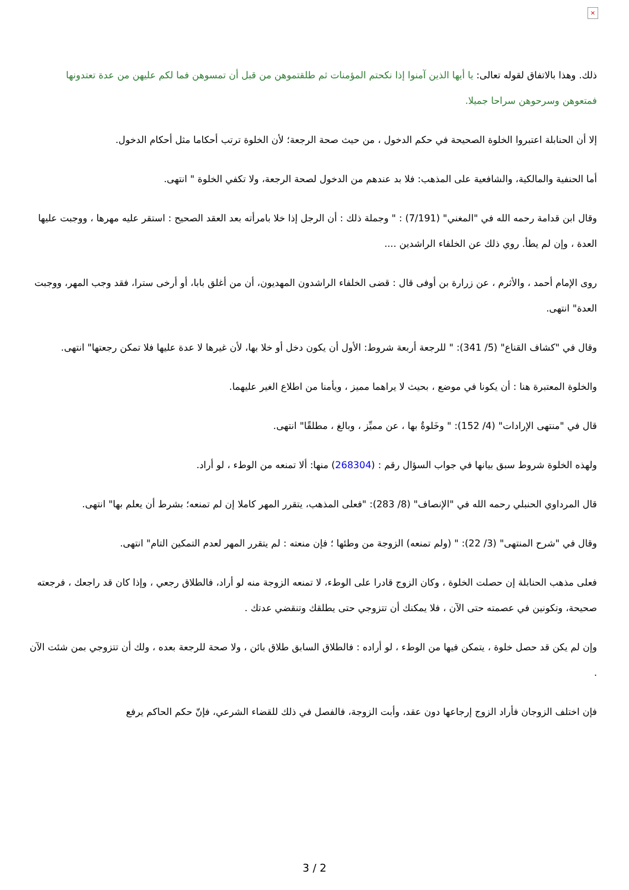×
ذلك. وهذا بالاتفاق لقوله تعالى: يا أيها الذين آمنوا إذا نكحتم المؤمنات ثم طلقتموهن من قبل أن تمسوهن فما لكم عليهن من عدة تعتدونها فمتعوهن وسرحوهن سراحا جميلا.
إلا أن الحنابلة اعتبروا الخلوة الصحيحة في حكم الدخول ، من حيث صحة الرجعة؛ لأن الخلوة ترتب أحكاما مثل أحكام الدخول.
أما الحنفية والمالكية، والشافعية على المذهب: فلا بد عندهم من الدخول لصحة الرجعة، ولا تكفي الخلوة " انتهى.
وقال ابن قدامة رحمه الله في "المغني" (7/191) : " وجملة ذلك : أن الرجل إذا خلا بامرأته بعد العقد الصحيح : استقر عليه مهرها ، ووجبت عليها العدة ، وإن لم يطأ. روي ذلك عن الخلفاء الراشدين ....
روى الإمام أحمد ، والأثرم ، عن زرارة بن أوفى قال : قضى الخلفاء الراشدون المهديون، أن من أغلق بابا، أو أرخى سترا، فقد وجب المهر، ووجبت العدة" انتهى.
وقال في "كشاف القناع" (5/ 341): " للرجعة أربعة شروط: الأول أن يكون دخل أو خلا بها، لأن غيرها لا عدة عليها فلا تمكن رجعتها" انتهى.
والخلوة المعتبرة هنا : أن يكونا في موضع ، بحيث لا يراهما مميز ، ويأمنا من اطلاع الغير عليهما.
قال في "منتهى الإرادات" (4/ 152): " وخَلوةٌ بها ، عن مميِّز ، وبالغ ، مطلقًا" انتهى.
ولهذه الخلوة شروط سبق بيانها في جواب السؤال رقم : (268304) منها: ألا تمنعه من الوطء ، لو أراد.
قال المرداوي الحنبلي رحمه الله في "الإنصاف" (8/ 283): "فعلى المذهب، يتقرر المهر كاملا إن لم تمنعه؛ بشرط أن يعلم بها" انتهى.
وقال في "شرح المنتهى" (3/ 22): " (ولم تمنعه) الزوجة من وطئها ؛ فإن منعته : لم يتقرر المهر لعدم التمكين التام" انتهى.
فعلى مذهب الحنابلة إن حصلت الخلوة ، وكان الزوج قادرا على الوطء، لا تمنعه الزوجة منه لو أراد، فالطلاق رجعي ، وإذا كان قد راجعك ، فرجعته صحيحة، وتكونين في عصمته حتى الآن ، فلا يمكنك أن تتزوجي حتى يطلقك وتنقضي عدتك .
وإن لم يكن قد حصل خلوة ، يتمكن فيها من الوطء ، لو أراده : فالطلاق السابق طلاق بائن ، ولا صحة للرجعة بعده ، ولك أن تتزوجي بمن شئت الآن .
فإن اختلف الزوجان فأراد الزوج إرجاعها دون عقد، وأبت الزوجة، فالفصل في ذلك للقضاء الشرعي، فإنّ حكم الحاكم يرفع
3 / 2